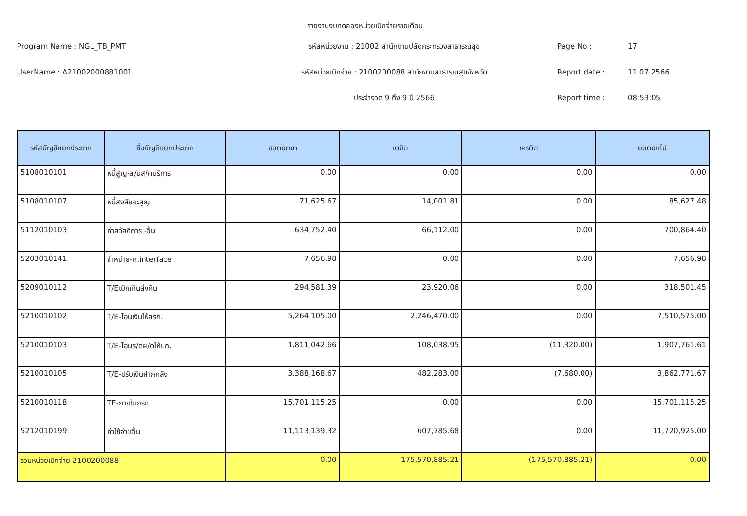รายงานงบทดลองหน่วยเบิกจ่ายรายเดือน
Program Name : NGL_TB_PMT
รหัสหน่วยงาน : 21002 สำนักงานปลัดกระทรวงสาธารณสุข
Page No :
17
UserName : A21002000881001
รหัสหน่วยเบิกจ่าย : 2100200088 สำนักงานสาธารณสุขจังหวัด
Report date :
11.07.2566
ประจำงวด 9 ถึง 9 ปี 2566
Report time :
08:53:05
| รหัสบัญชีแยกประเภท | ชื่อบัญชีแยกประเภท | ยอดยกมา | เดบิต | เครดิต | ยอดยกไป |
| --- | --- | --- | --- | --- | --- |
| 5108010101 | หนี้สูญ-ล/นส/คบริการ | 0.00 | 0.00 | 0.00 | 0.00 |
| 5108010107 | หนี้สงสัยจะสูญ | 71,625.67 | 14,001.81 | 0.00 | 85,627.48 |
| 5112010103 | ค่าสวัสดิการ -อื่น | 634,752.40 | 66,112.00 | 0.00 | 700,864.40 |
| 5203010141 | จำหน่าย-ค.interface | 7,656.98 | 0.00 | 0.00 | 7,656.98 |
| 5209010112 | T/Eเบิกเกินส่งคืน | 294,581.39 | 23,920.06 | 0.00 | 318,501.45 |
| 5210010102 | T/E-โอนเงินให้สรก. | 5,264,105.00 | 2,246,470.00 | 0.00 | 7,510,575.00 |
| 5210010103 | T/E-โอนร/ดผ/ดให้บก. | 1,811,042.66 | 108,038.95 | (11,320.00) | 1,907,761.61 |
| 5210010105 | T/E-ปรับเงินฝากคลัง | 3,388,168.67 | 482,283.00 | (7,680.00) | 3,862,771.67 |
| 5210010118 | TE-ภายในกรม | 15,701,115.25 | 0.00 | 0.00 | 15,701,115.25 |
| 5212010199 | ค่าใช้จ่ายอื่น | 11,113,139.32 | 607,785.68 | 0.00 | 11,720,925.00 |
| รวมหน่วยเบิกจ่าย 2100200088 | | 0.00 | 175,570,885.21 | (175,570,885.21) | 0.00 |